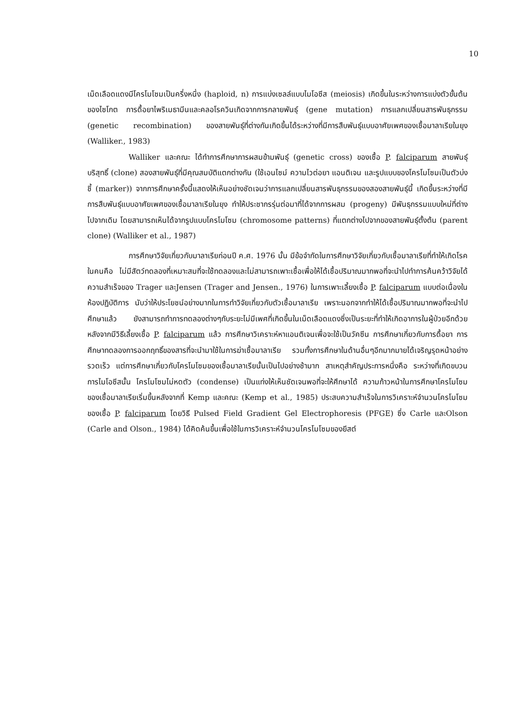10
เม็ดเลือดแดงมีโครโมโซมเป็นครึ่งหนึ่ง (haploid, n) การแบ่งเซลล์แบบไมโอซีส (meiosis) เกิดขึ้นในระหว่างการแบ่งตัวขั้นต้นของไซโกต การดื้อยาไพริเมธามีนและคลอโรควินเกิดจากการกลายพันธุ์ (gene mutation) การแลกเปลี่ยนสารพันธุกรรม (genetic recombination) ของสายพันธุ์ที่ต่างกันเกิดขึ้นได้ระหว่างที่มีการสืบพันธุ์แบบอาศัยเพศของเชื้อมาลาเรียในยุง (Walliker., 1983)
Walliker และคณะ ได้ทำการศึกษาการผสมข้ามพันธุ์ (genetic cross) ของเชื้อ P. falciparum สายพันธุ์บริสุทธิ์ (clone) สองสายพันธุ์ที่มีคุณสมบัติแตกต่างกัน (ใช้เอนไซม์ ความไวต่อยา แอนติเจน และรูปแบบของโครโมโซมเป็นตัวบ่งชี้ (marker)) จากการศึกษาครั้งนี้แสดงให้เห็นอย่างชัดเจนว่าการแลกเปลี่ยนสารพันธุกรรมของสองสายพันธุ์นี้ เกิดขึ้นระหว่างที่มีการสืบพันธุ์แบบอาศัยเพศของเชื้อมาลาเรียในยุง ทำให้ประชากรรุ่นต่อมาที่ได้จากการผสม (progeny) มีพันธุกรรมแบบใหม่ที่ต่างไปจากเดิม โดยสามารถเห็นได้จากรูปแบบโครโมโซม (chromosome patterns) ที่แตกต่างไปจากของสายพันธุ์ตั้งต้น (parent clone) (Walliker et al., 1987)
การศึกษาวิจัยเกี่ยวกับมาลาเรียก่อนปี ค.ศ. 1976 นั้น มีข้อจำกัดในการศึกษาวิจัยเกี่ยวกับเชื้อมาลาเรียที่ทำให้เกิดโรคในคนคือ ไม่มีสัตว์ทดลองที่เหมาะสมที่จะใช้ทดลองและไม่สามารถเพาะเชื้อเพื่อให้ได้เชื้อปริมาณมากพอที่จะนำไปทำการค้นคว้าวิจัยได้ ความสำเร็จของ Trager และJensen (Trager and Jensen., 1976) ในการเพาะเลี้ยงเชื้อ P. falciparum แบบต่อเนื่องในห้องปฏิบัติการ นับว่าให้ประโยชน์อย่างมากในการทำวิจัยเกี่ยวกับตัวเชื้อมาลาเรีย เพราะนอกจากทำให้ได้เชื้อปริมาณมากพอที่จะนำไปศึกษาแล้ว ยังสามารถทำการทดลองต่างๆกับระยะไม่มีเพศที่เกิดขึ้นในเม็ดเลือดแดงซึ่งเป็นระยะที่ทำให้เกิดอาการในผู้ป่วยอีกด้วย หลังจากมีวิธีเลี้ยงเชื้อ P. falciparum แล้ว การศึกษาวิเคราะห์หาแอนติเจนเพื่อจะใช้เป็นวัคซีน การศึกษาเกี่ยวกับการดื้อยา การศึกษาทดลองการออกฤทธิ์ของสารที่จะนำมาใช้ในการฆ่าเชื้อมาลาเรีย รวมทั้งการศึกษาในด้านอื่นๆอีกมากมายได้เจริญรุดหน้าอย่างรวดเร็ว แต่การศึกษาเกี่ยวกับโครโมโซมของเชื้อมาลาเรียนั้นเป็นไปอย่างช้ามาก สาเหตุสำคัญประการหนึ่งคือ ระหว่างที่เกิดขบวนการไมโอซีสนั้น โครโมโซมไม่หดตัว (condense) เป็นแท่งให้เห็นชัดเจนพอที่จะให้ศึกษาได้ ความก้าวหน้าในการศึกษาโครโมโซมของเชื้อมาลาเรียเริ่มขึ้นหลังจากที่ Kemp และคณะ (Kemp et al., 1985) ประสบความสำเร็จในการวิเคราะห์จำนวนโครโมโซมของเชื้อ P. falciparum โดยวิธี Pulsed Field Gradient Gel Electrophoresis (PFGE) ซึ่ง Carle และOlson (Carle and Olson., 1984) ได้คิดค้นขึ้นเพื่อใช้ในการวิเคราะห์จำนวนโครโมโซมของยีสต์